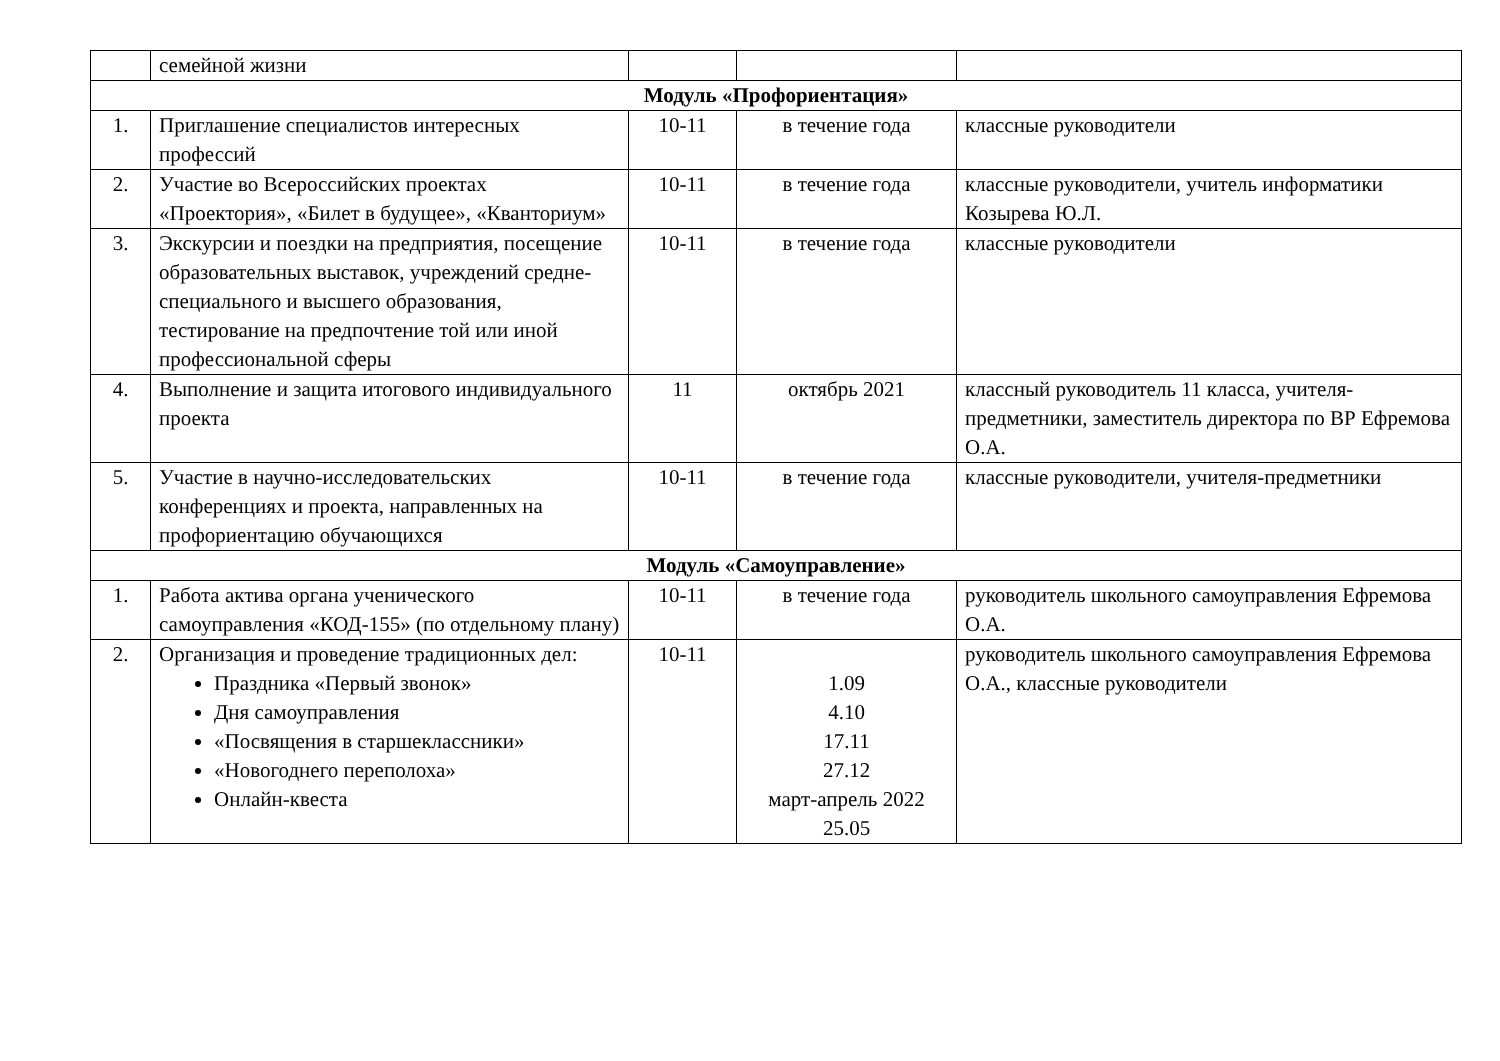| | семейной жизни | | | |
| Модуль «Профориентация» | | | | |
| 1. | Приглашение специалистов интересных профессий | 10-11 | в течение года | классные руководители |
| 2. | Участие во Всероссийских проектах «Проектория», «Билет в будущее», «Кванториум» | 10-11 | в течение года | классные руководители, учитель информатики Козырева Ю.Л. |
| 3. | Экскурсии и поездки на предприятия, посещение образовательных выставок, учреждений средне-специального и высшего образования, тестирование на предпочтение той или иной профессиональной сферы | 10-11 | в течение года | классные руководители |
| 4. | Выполнение и защита итогового индивидуального проекта | 11 | октябрь 2021 | классный руководитель 11 класса, учителя-предметники, заместитель директора по ВР Ефремова О.А. |
| 5. | Участие в научно-исследовательских конференциях и проекта, направленных на профориентацию обучающихся | 10-11 | в течение года | классные руководители, учителя-предметники |
| Модуль «Самоуправление» | | | | |
| 1. | Работа актива органа ученического самоуправления «КОД-155» (по отдельному плану) | 10-11 | в течение года | руководитель школьного самоуправления Ефремова О.А. |
| 2. | Организация и проведение традиционных дел: Праздника «Первый звонок» Дня самоуправления «Посвящения в старшеклассники» «Новогоднего переполоха» Онлайн-квеста | 10-11 | 1.09 4.10 17.11 27.12 март-апрель 2022 25.05 | руководитель школьного самоуправления Ефремова О.А., классные руководители |